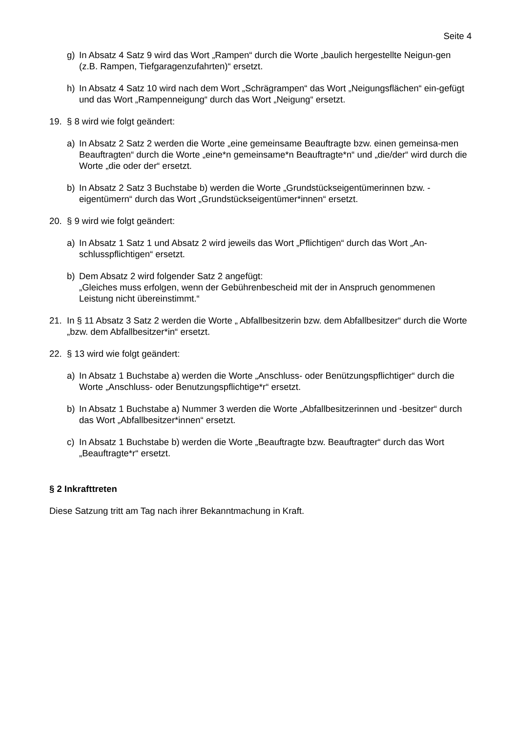Seite 4
g) In Absatz 4 Satz 9 wird das Wort „Rampen“ durch die Worte „baulich hergestellte Neigun-gen (z.B. Rampen, Tiefgaragenzufahrten)“ ersetzt.
h) In Absatz 4 Satz 10 wird nach dem Wort „Schrägrampen“ das Wort „Neigungsflächen“ ein-gefügt und das Wort „Rampenneigung“ durch das Wort „Neigung“ ersetzt.
19. § 8 wird wie folgt geändert:
a) In Absatz 2 Satz 2 werden die Worte „eine gemeinsame Beauftragte bzw. einen gemeinsa-men Beauftragten“ durch die Worte „eine*n gemeinsame*n Beauftragte*n“ und „die/der“ wird durch die Worte „die oder der“ ersetzt.
b) In Absatz 2 Satz 3 Buchstabe b) werden die Worte „Grundstückseigentümerinnen bzw. -eigentümern“ durch das Wort „Grundstückseigentümer*innen“ ersetzt.
20. § 9 wird wie folgt geändert:
a) In Absatz 1 Satz 1 und Absatz 2 wird jeweils das Wort „Pflichtigen“ durch das Wort „An-schlusspflichtigen“ ersetzt.
b) Dem Absatz 2 wird folgender Satz 2 angefügt:
„Gleiches muss erfolgen, wenn der Gebührenbescheid mit der in Anspruch genommenen Leistung nicht übereinstimmt.“
21. In § 11 Absatz 3 Satz 2 werden die Worte „ Abfallbesitzerin bzw. dem Abfallbesitzer“ durch die Worte „bzw. dem Abfallbesitzer*in“ ersetzt.
22. § 13 wird wie folgt geändert:
a) In Absatz 1 Buchstabe a) werden die Worte „Anschluss- oder Benützungspflichtiger“ durch die Worte „Anschluss- oder Benutzungspflichtige*r“ ersetzt.
b) In Absatz 1 Buchstabe a) Nummer 3 werden die Worte „Abfallbesitzerinnen und -besitzer“ durch das Wort „Abfallbesitzer*innen“ ersetzt.
c) In Absatz 1 Buchstabe b) werden die Worte „Beauftragte bzw. Beauftragter“ durch das Wort „Beauftragte*r“ ersetzt.
§ 2 Inkrafttreten
Diese Satzung tritt am Tag nach ihrer Bekanntmachung in Kraft.